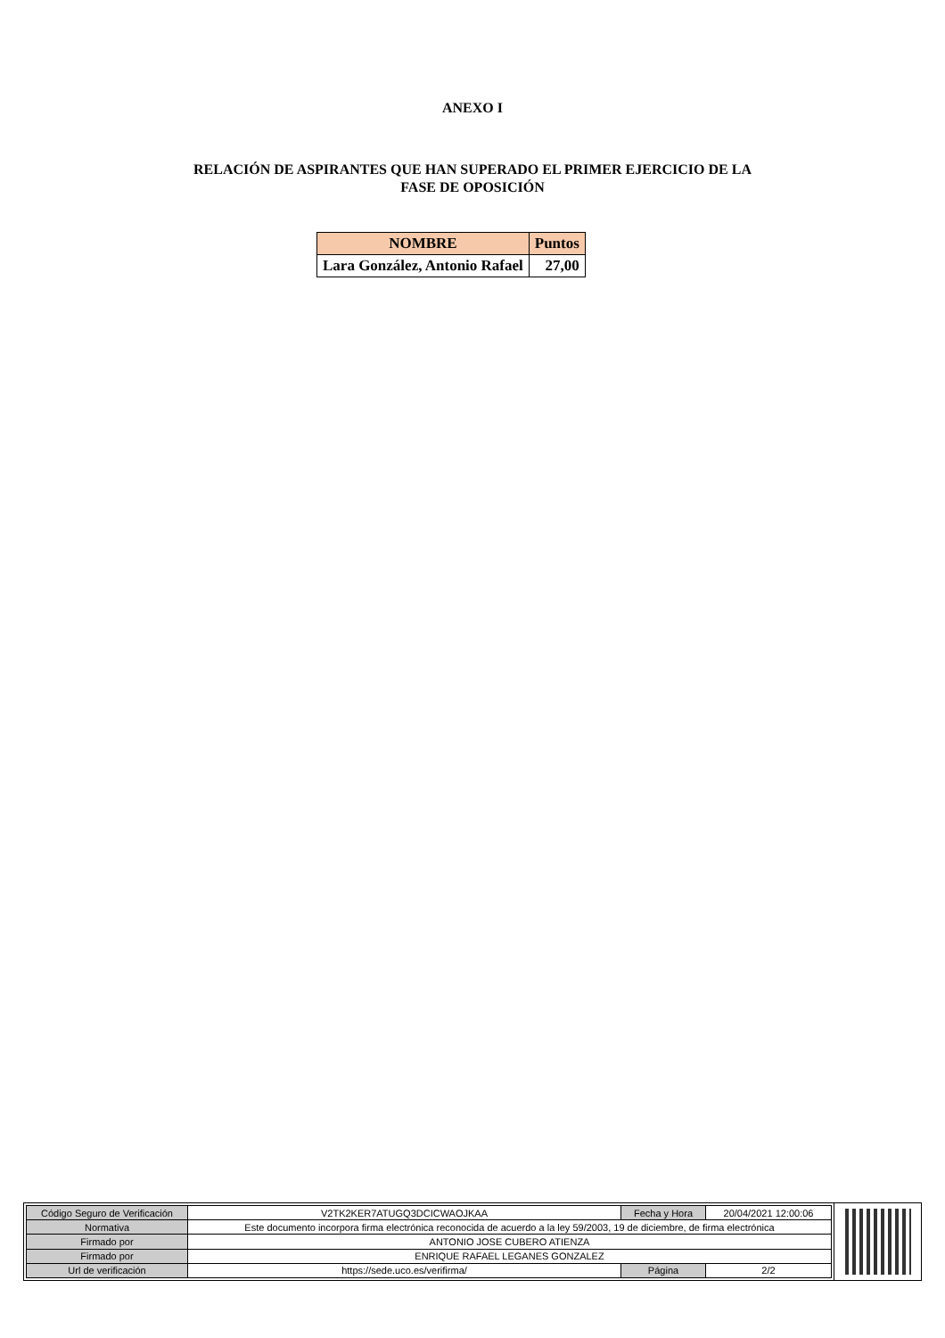ANEXO I
RELACIÓN DE ASPIRANTES QUE HAN SUPERADO EL PRIMER EJERCICIO DE LA
FASE DE OPOSICIÓN
| NOMBRE | Puntos |
| --- | --- |
| Lara González, Antonio Rafael | 27,00 |
| Código Seguro de Verificación | V2TK2KER7ATUGQ3DCICWAOJKAA | Fecha y Hora | 20/04/2021 12:00:06 |
| Normativa | Este documento incorpora firma electrónica reconocida de acuerdo a la ley 59/2003, 19 de diciembre, de firma electrónica | | |
| Firmado por | ANTONIO JOSE CUBERO ATIENZA | | |
| Firmado por | ENRIQUE RAFAEL LEGANES GONZALEZ | | |
| Url de verificación | https://sede.uco.es/verifirma/ | Página | 2/2 |